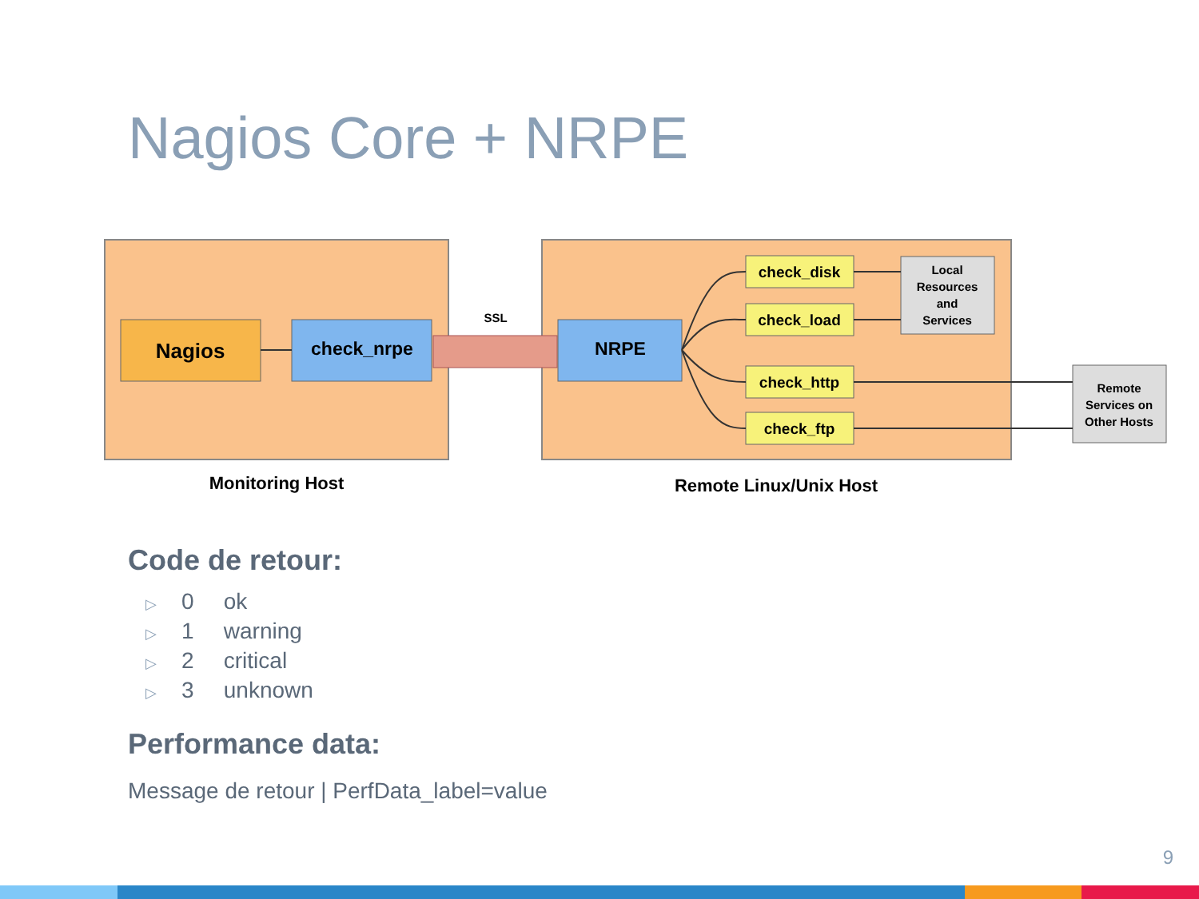Nagios Core + NRPE
Nagios
check_nrpe
SSL
NRPE
check_disk
check_load
check_http
check_ftp
Local
Resources
and
Services
Remote
Services on
Other Hosts
Monitoring Host
Remote Linux/Unix Host
Code de retour:
▷ 0 ok
▷ 1 warning
▷ 2 critical
▷ 3 unknown
Performance data:
Message de retour | PerfData_label=value
9